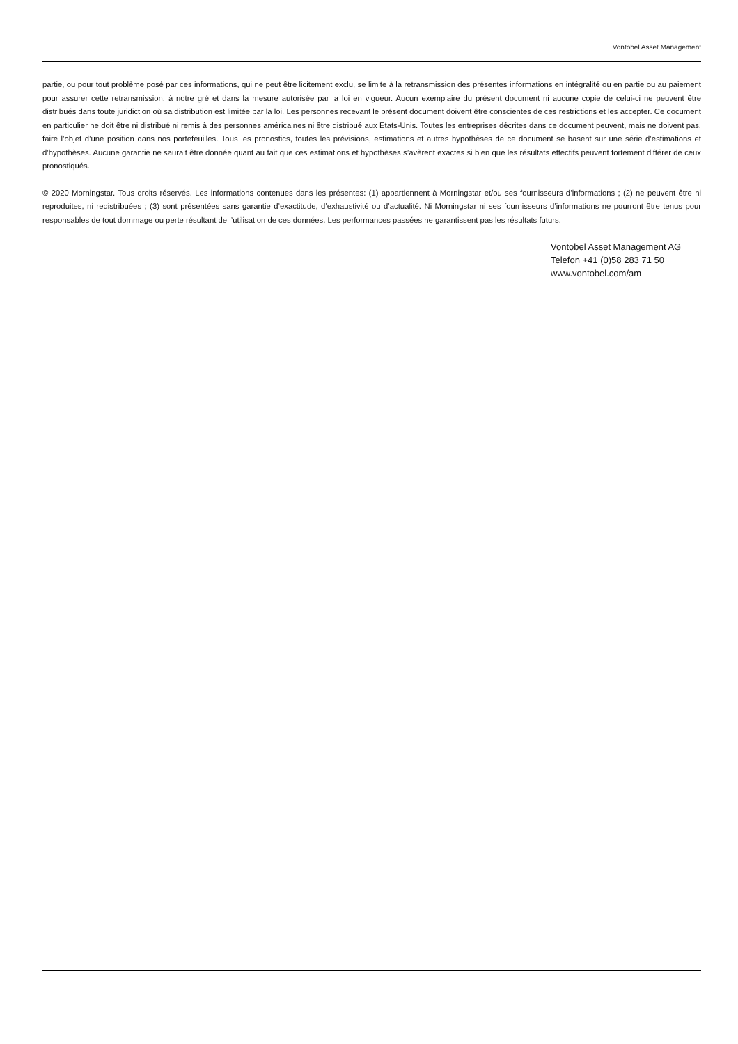Vontobel Asset Management
partie, ou pour tout problème posé par ces informations, qui ne peut être licitement exclu, se limite à la retransmission des présentes informations en intégralité ou en partie ou au paiement pour assurer cette retransmission, à notre gré et dans la mesure autorisée par la loi en vigueur. Aucun exemplaire du présent document ni aucune copie de celui-ci ne peuvent être distribués dans toute juridiction où sa distribution est limitée par la loi. Les personnes recevant le présent document doivent être conscientes de ces restrictions et les accepter. Ce document en particulier ne doit être ni distribué ni remis à des personnes américaines ni être distribué aux Etats-Unis. Toutes les entreprises décrites dans ce document peuvent, mais ne doivent pas, faire l’objet d’une position dans nos portefeuilles. Tous les pronostics, toutes les prévisions, estimations et autres hypothèses de ce document se basent sur une série d’estimations et d’hypothèses. Aucune garantie ne saurait être donnée quant au fait que ces estimations et hypothèses s’avèrent exactes si bien que les résultats effectifs peuvent fortement différer de ceux pronostiqués.
© 2020 Morningstar. Tous droits réservés. Les informations contenues dans les présentes: (1) appartiennent à Morningstar et/ou ses fournisseurs d’informations ; (2) ne peuvent être ni reproduites, ni redistribuées ; (3) sont présentées sans garantie d’exactitude, d’exhaustivité ou d’actualité. Ni Morningstar ni ses fournisseurs d’informations ne pourront être tenus pour responsables de tout dommage ou perte résultant de l’utilisation de ces données. Les performances passées ne garantissent pas les résultats futurs.
Vontobel Asset Management AG
Telefon +41 (0)58 283 71 50
www.vontobel.com/am